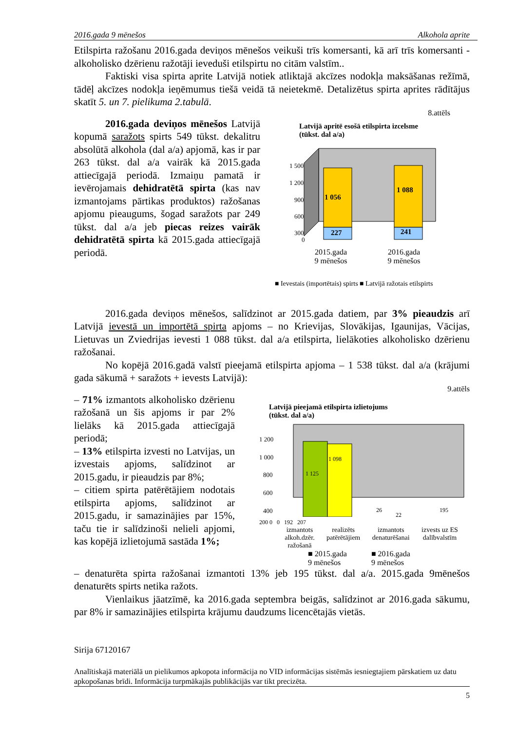2016.gada 9 mēnešos Alkohola aprite
Etilspirta ražošanu 2016.gada deviņos mēnešos veikuši trīs komersanti, kā arī trīs komersanti - alkoholisko dzērienu ražotāji ieveduši etilspirtu no citām valstīm..
Faktiski visa spirta aprite Latvijā notiek atliktajā akcīzes nodokļa maksāšanas režīmā, tādēļ akcīzes nodokļa ieņēmumus tiešā veidā tā neietekmē. Detalizētus spirta aprites rādītājus skatīt 5. un 7. pielikuma 2.tabulā.
8.attēls
2016.gada deviņos mēnešos Latvijā kopumā saražots spirts 549 tūkst. dekalitru absolūtā alkohola (dal a/a) apjomā, kas ir par 263 tūkst. dal a/a vairāk kā 2015.gada attiecīgajā periodā. Izmaiņu pamatā ir ievērojamais dehidratētā spirta (kas nav izmantojams pārtikas produktos) ražošanas apjomu pieaugums, šogad saražots par 249 tūkst. dal a/a jeb piecas reizes vairāk dehidratētā spirta kā 2015.gada attiecīgajā periodā.
Latvijā apritē esošā etilspirta izcelsme
(tūkst. dal a/a)
1 500
1 200
900
600
300
0
1 056
227
1 088
241
2015.gada
9 mēnešos 2016.gada
9 mēnešos
■ Ievestais (importētais) spirts ■ Latvijā ražotais etilspirts
2016.gada deviņos mēnešos, salīdzinot ar 2015.gada datiem, par 3% pieaudzis arī Latvijā ievestā un importētā spirta apjoms – no Krievijas, Slovākijas, Igaunijas, Vācijas, Lietuvas un Zviedrijas ievesti 1 088 tūkst. dal a/a etilspirta, lielākoties alkoholisko dzērienu ražošanai.
No kopējā 2016.gadā valstī pieejamā etilspirta apjoma – 1 538 tūkst. dal a/a (krājumi gada sākumā + saražots + ievests Latvijā):
9.attēls
– 71% izmantots alkoholisko dzērienu ražošanā un šis apjoms ir par 2% lielāks kā 2015.gada attiecīgajā periodā;
– 13% etilspirta izvesti no Latvijas, un izvestais apjoms, salīdzinot ar 2015.gadu, ir pieaudzis par 8%;
– citiem spirta patērētājiem nodotais etilspirta apjoms, salīdzinot ar 2015.gadu, ir samazinājies par 15%, taču tie ir salīdzinoši nelieli apjomi, kas kopējā izlietojumā sastāda 1%;
Latvijā pieejamā etilspirta izlietojums
(tūkst. dal a/a)
1 200
1 000
800
600
400
1 125
1 098
26
22
195
200 0 0 192 207
izmantots
alkoh.dzēr.
ražošanā realizēts
patērētājiem izmantots
denaturēšanai izvests uz ES
dalībvalstīm
■ 2015.gada
9 mēnešos ■ 2016.gada
9 mēnešos
– denaturēta spirta ražošanai izmantoti 13% jeb 195 tūkst. dal a/a. 2015.gada 9mēnešos denaturēts spirts netika ražots.
Vienlaikus jāatzīmē, ka 2016.gada septembra beigās, salīdzinot ar 2016.gada sākumu, par 8% ir samazinājies etilspirta krājumu daudzums licencētajās vietās.
Sirija 67120167
Analītiskajā materiālā un pielikumos apkopota informācija no VID informācijas sistēmās iesniegtajiem pārskatiem uz datu apkopošanas brīdi. Informācija turpmākajās publikācijās var tikt precizēta.
5